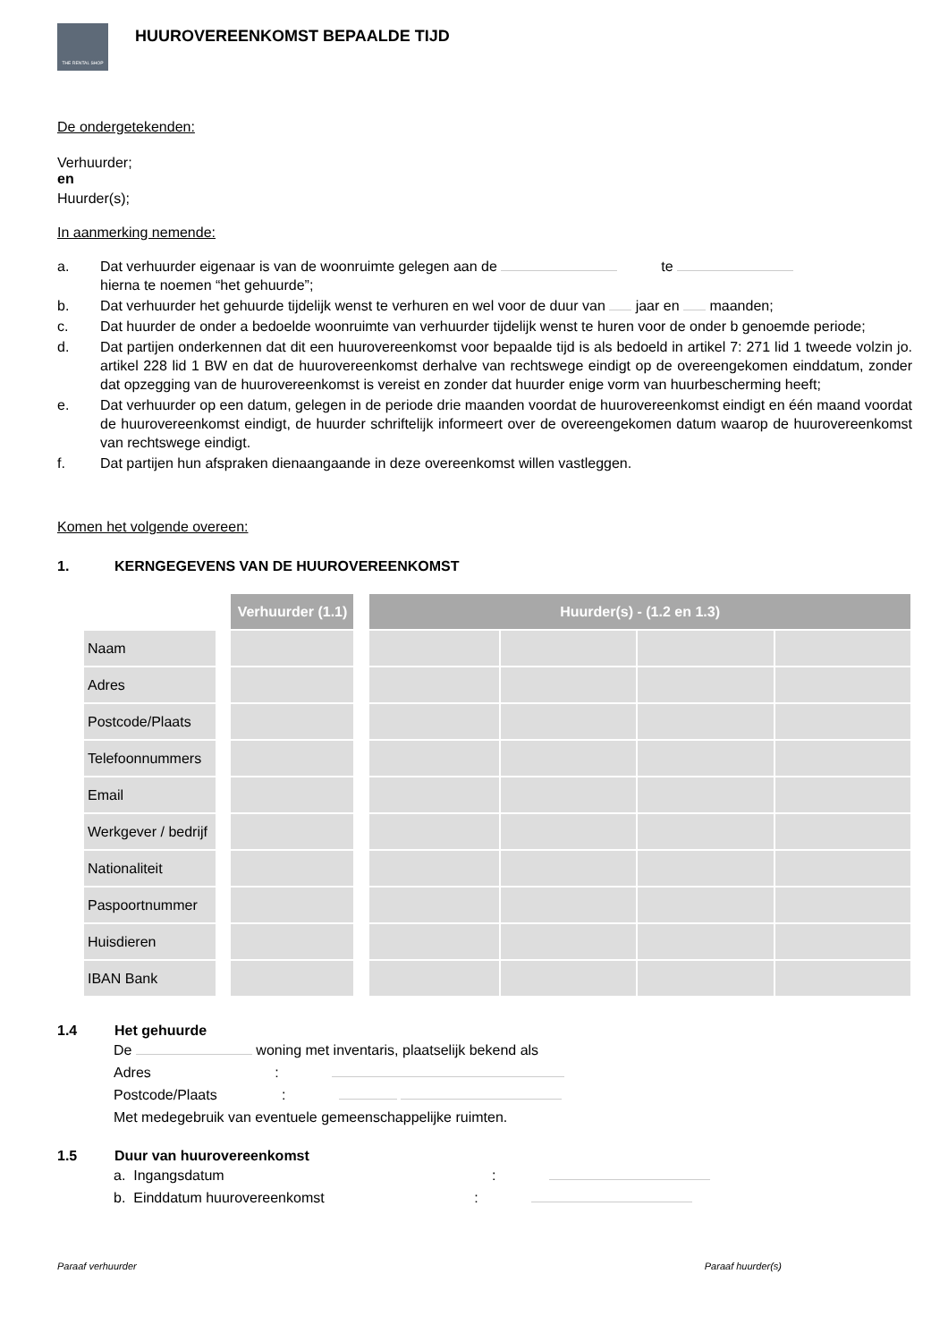THE RENTAL SHOP
HUUROVEREENKOMST BEPAALDE TIJD
De ondergetekenden:
Verhuurder;
en
Huurder(s);
In aanmerking nemende:
a. Dat verhuurder eigenaar is van de woonruimte gelegen aan de te
hierna te noemen “het gehuurde”;
b. Dat verhuurder het gehuurde tijdelijk wenst te verhuren en wel voor de duur van jaar en maanden;
c. Dat huurder de onder a bedoelde woonruimte van verhuurder tijdelijk wenst te huren voor de onder b genoemde periode;
d. Dat partijen onderkennen dat dit een huurovereenkomst voor bepaalde tijd is als bedoeld in artikel 7: 271 lid 1 tweede volzin jo. artikel 228 lid 1 BW en dat de huurovereenkomst derhalve van rechtswege eindigt op de overeengekomen einddatum, zonder dat opzegging van de huurovereenkomst is vereist en zonder dat huurder enige vorm van huurbescherming heeft;
e. Dat verhuurder op een datum, gelegen in de periode drie maanden voordat de huurovereenkomst eindigt en één maand voordat de huurovereenkomst eindigt, de huurder schriftelijk informeert over de overeengekomen datum waarop de huurovereenkomst van rechtswege eindigt.
f. Dat partijen hun afspraken dienaangaande in deze overeenkomst willen vastleggen.
Komen het volgende overeen:
1. KERNGEGEVENS VAN DE HUUROVEREENKOMST
| | | Verhuurder (1.1) | | Huurder(s) - (1.2 en 1.3) | | | |
| --- | --- | --- | --- | --- | --- | --- | --- |
| Naam | | | | | | | |
| Adres | | | | | | | |
| Postcode/Plaats | | | | | | | |
| Telefoonnummers | | | | | | | |
| Email | | | | | | | |
| Werkgever / bedrijf | | | | | | | |
| Nationaliteit | | | | | | | |
| Paspoortnummer | | | | | | | |
| Huisdieren | | | | | | | |
| IBAN Bank | | | | | | | |
1.4 Het gehuurde
De woning met inventaris, plaatselijk bekend als
Adres :
Postcode/Plaats :
Met medegebruik van eventuele gemeenschappelijke ruimten.
1.5 Duur van huurovereenkomst
a. Ingangsdatum :
b. Einddatum huurovereenkomst :
Paraaf verhuurder Paraaf huurder(s)